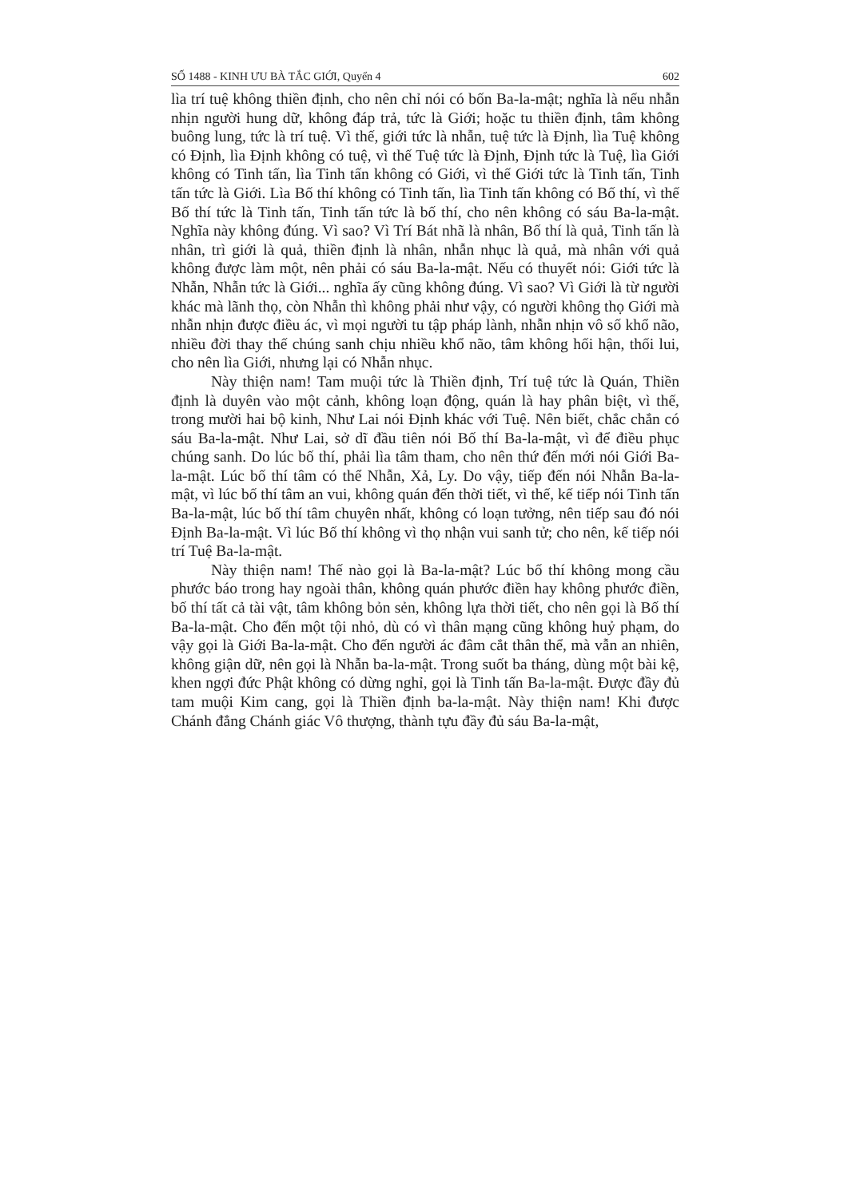SỐ 1488 - KINH ƯU BÀ TẮC GIỚI, Quyển 4 602
lìa trí tuệ không thiền định, cho nên chỉ nói có bốn Ba-la-mật; nghĩa là nếu nhẫn nhịn người hung dữ, không đáp trả, tức là Giới; hoặc tu thiền định, tâm không buông lung, tức là trí tuệ. Vì thế, giới tức là nhẫn, tuệ tức là Định, lìa Tuệ không có Định, lìa Định không có tuệ, vì thế Tuệ tức là Định, Định tức là Tuệ, lìa Giới không có Tinh tấn, lìa Tinh tấn không có Giới, vì thế Giới tức là Tinh tấn, Tinh tấn tức là Giới. Lìa Bố thí không có Tinh tấn, lìa Tinh tấn không có Bố thí, vì thế Bố thí tức là Tinh tấn, Tinh tấn tức là bố thí, cho nên không có sáu Ba-la-mật. Nghĩa này không đúng. Vì sao? Vì Trí Bát nhã là nhân, Bố thí là quả, Tinh tấn là nhân, trì giới là quả, thiền định là nhân, nhẫn nhục là quả, mà nhân với quả không được làm một, nên phải có sáu Ba-la-mật. Nếu có thuyết nói: Giới tức là Nhẫn, Nhẫn tức là Giới... nghĩa ấy cũng không đúng. Vì sao? Vì Giới là từ người khác mà lãnh thọ, còn Nhẫn thì không phải như vậy, có người không thọ Giới mà nhẫn nhịn được điều ác, vì mọi người tu tập pháp lành, nhẫn nhịn vô số khổ não, nhiều đời thay thế chúng sanh chịu nhiều khổ não, tâm không hối hận, thối lui, cho nên lìa Giới, nhưng lại có Nhẫn nhục.
Này thiện nam! Tam muội tức là Thiền định, Trí tuệ tức là Quán, Thiền định là duyên vào một cảnh, không loạn động, quán là hay phân biệt, vì thế, trong mười hai bộ kinh, Như Lai nói Định khác với Tuệ. Nên biết, chắc chắn có sáu Ba-la-mật. Như Lai, sở dĩ đầu tiên nói Bố thí Ba-la-mật, vì để điều phục chúng sanh. Do lúc bố thí, phải lìa tâm tham, cho nên thứ đến mới nói Giới Ba-la-mật. Lúc bố thí tâm có thể Nhẫn, Xả, Ly. Do vậy, tiếp đến nói Nhẫn Ba-la-mật, vì lúc bố thí tâm an vui, không quán đến thời tiết, vì thế, kế tiếp nói Tinh tấn Ba-la-mật, lúc bố thí tâm chuyên nhất, không có loạn tưởng, nên tiếp sau đó nói Định Ba-la-mật. Vì lúc Bố thí không vì thọ nhận vui sanh tử; cho nên, kế tiếp nói trí Tuệ Ba-la-mật.
Này thiện nam! Thế nào gọi là Ba-la-mật? Lúc bố thí không mong cầu phước báo trong hay ngoài thân, không quán phước điền hay không phước điền, bố thí tất cả tài vật, tâm không bỏn sẻn, không lựa thời tiết, cho nên gọi là Bố thí Ba-la-mật. Cho đến một tội nhỏ, dù có vì thân mạng cũng không huỷ phạm, do vậy gọi là Giới Ba-la-mật. Cho đến người ác đâm cắt thân thể, mà vẫn an nhiên, không giận dữ, nên gọi là Nhẫn ba-la-mật. Trong suốt ba tháng, dùng một bài kệ, khen ngợi đức Phật không có dừng nghỉ, gọi là Tinh tấn Ba-la-mật. Được đầy đủ tam muội Kim cang, gọi là Thiền định ba-la-mật. Này thiện nam! Khi được Chánh đẳng Chánh giác Vô thượng, thành tựu đầy đủ sáu Ba-la-mật,